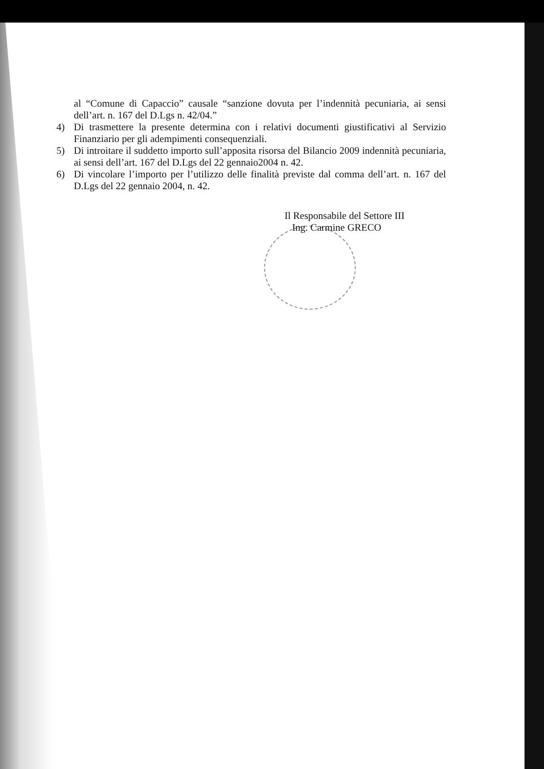al “Comune di Capaccio” causale “sanzione dovuta per l’indennità pecuniaria, ai sensi dell’art. n. 167 del D.Lgs n. 42/04.”
4) Di trasmettere la presente determina con i relativi documenti giustificativi al Servizio Finanziario per gli adempimenti consequenziali.
5) Di introitare il suddetto importo sull’apposita risorsa del Bilancio 2009 indennità pecuniaria, ai sensi dell’art. 167 del D.Lgs del 22 gennaio2004 n. 42.
6) Di vincolare l’importo per l’utilizzo delle finalità previste dal comma dell’art. n. 167 del D.Lgs del 22 gennaio 2004, n. 42.
Il Responsabile del Settore III
Ing. Carmine GRECO